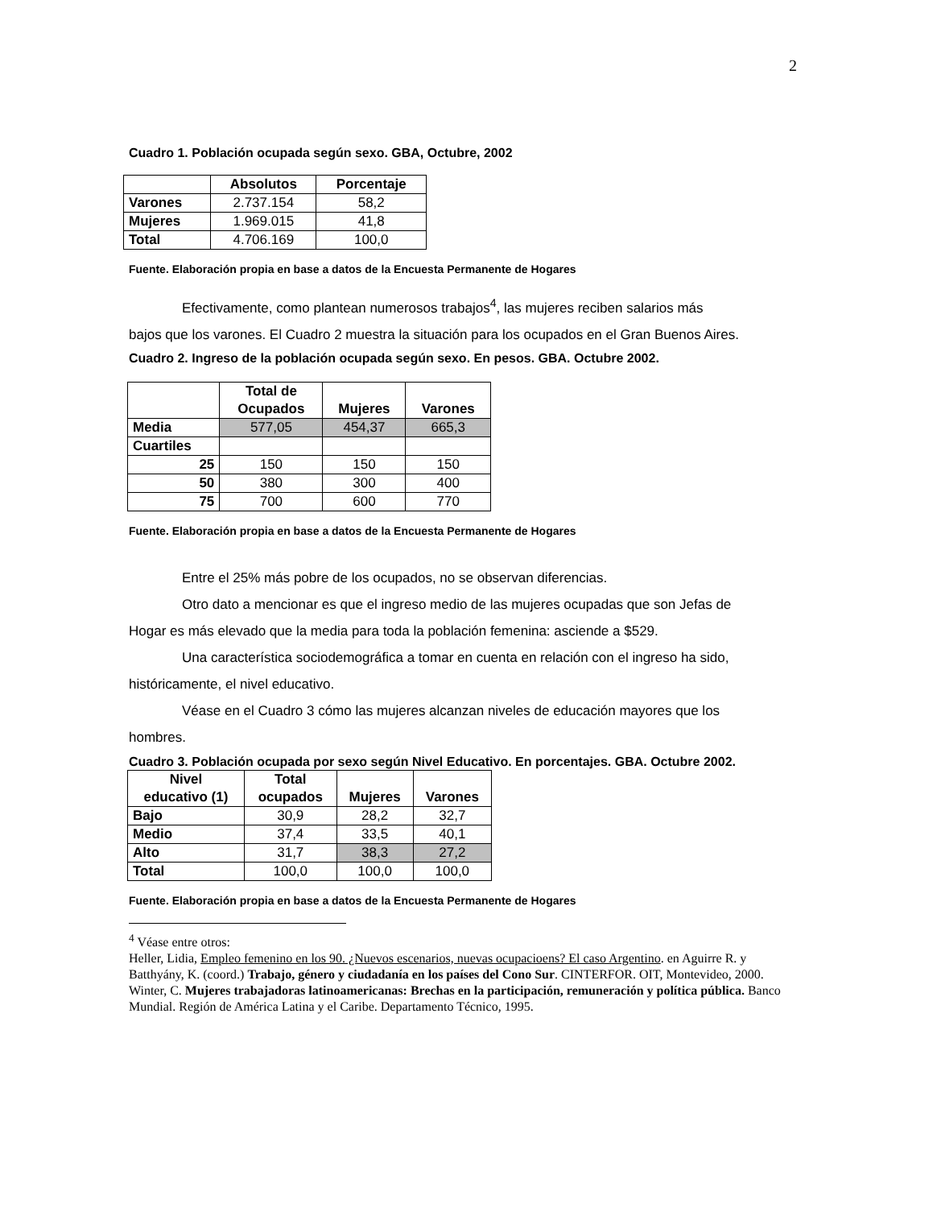2
Cuadro 1. Población ocupada según sexo. GBA, Octubre, 2002
| | Absolutos | Porcentaje |
| Varones | 2.737.154 | 58,2 |
| Mujeres | 1.969.015 | 41,8 |
| Total | 4.706.169 | 100,0 |
Fuente. Elaboración propia en base a datos de la Encuesta Permanente de Hogares
Efectivamente, como plantean numerosos trabajos<sup>4</sup>, las mujeres reciben salarios más
bajos que los varones. El Cuadro 2 muestra la situación para los ocupados en el Gran Buenos Aires.
Cuadro 2. Ingreso de la población ocupada según sexo. En pesos. GBA. Octubre 2002.
| | Total de Ocupados | Mujeres | Varones |
| Media | 577,05 | 454,37 | 665,3 |
| Cuartiles | | | |
| 25 | 150 | 150 | 150 |
| 50 | 380 | 300 | 400 |
| 75 | 700 | 600 | 770 |
Fuente. Elaboración propia en base a datos de la Encuesta Permanente de Hogares
Entre el 25% más pobre de los ocupados, no se observan diferencias.
Otro dato a mencionar es que el ingreso medio de las mujeres ocupadas que son Jefas de
Hogar es más elevado que la media para toda la población femenina: asciende a $529.
Una característica sociodemográfica a tomar en cuenta en relación con el ingreso ha sido,
históricamente, el nivel educativo.
Véase en el Cuadro 3 cómo las mujeres alcanzan niveles de educación mayores que los
hombres.
Cuadro 3. Población ocupada por sexo según Nivel Educativo. En porcentajes. GBA. Octubre 2002.
| Nivel educativo (1) | Total ocupados | Mujeres | Varones |
| --- | --- | --- | --- |
| Bajo | 30,9 | 28,2 | 32,7 |
| Medio | 37,4 | 33,5 | 40,1 |
| Alto | 31,7 | 38,3 | 27,2 |
| Total | 100,0 | 100,0 | 100,0 |
Fuente. Elaboración propia en base a datos de la Encuesta Permanente de Hogares
<sup>4</sup> Véase entre otros:
Heller, Lidia, Empleo femenino en los 90. ¿Nuevos escenarios, nuevas ocupacioens? El caso Argentino. en Aguirre R. y Batthyány, K. (coord.) Trabajo, género y ciudadanía en los países del Cono Sur. CINTERFOR. OIT, Montevideo, 2000.
Winter, C. Mujeres trabajadoras latinoamericanas: Brechas en la participación, remuneración y política pública. Banco Mundial. Región de América Latina y el Caribe. Departamento Técnico, 1995.